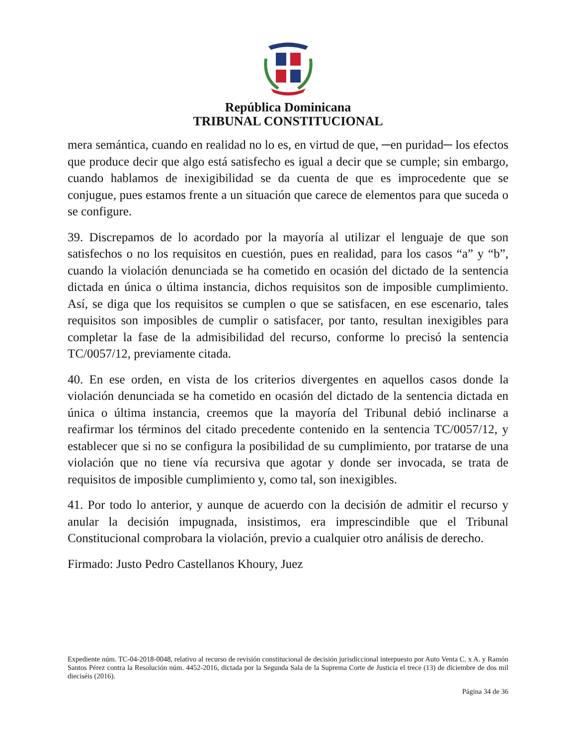República Dominicana
TRIBUNAL CONSTITUCIONAL
mera semántica, cuando en realidad no lo es, en virtud de que, ─en puridad─ los efectos que produce decir que algo está satisfecho es igual a decir que se cumple; sin embargo, cuando hablamos de inexigibilidad se da cuenta de que es improcedente que se conjugue, pues estamos frente a un situación que carece de elementos para que suceda o se configure.
39. Discrepamos de lo acordado por la mayoría al utilizar el lenguaje de que son satisfechos o no los requisitos en cuestión, pues en realidad, para los casos “a” y “b”, cuando la violación denunciada se ha cometido en ocasión del dictado de la sentencia dictada en única o última instancia, dichos requisitos son de imposible cumplimiento. Así, se diga que los requisitos se cumplen o que se satisfacen, en ese escenario, tales requisitos son imposibles de cumplir o satisfacer, por tanto, resultan inexigibles para completar la fase de la admisibilidad del recurso, conforme lo precisó la sentencia TC/0057/12, previamente citada.
40. En ese orden, en vista de los criterios divergentes en aquellos casos donde la violación denunciada se ha cometido en ocasión del dictado de la sentencia dictada en única o última instancia, creemos que la mayoría del Tribunal debió inclinarse a reafirmar los términos del citado precedente contenido en la sentencia TC/0057/12, y establecer que si no se configura la posibilidad de su cumplimiento, por tratarse de una violación que no tiene vía recursiva que agotar y donde ser invocada, se trata de requisitos de imposible cumplimiento y, como tal, son inexigibles.
41. Por todo lo anterior, y aunque de acuerdo con la decisión de admitir el recurso y anular la decisión impugnada, insistimos, era imprescindible que el Tribunal Constitucional comprobara la violación, previo a cualquier otro análisis de derecho.
Firmado: Justo Pedro Castellanos Khoury, Juez
Expediente núm. TC-04-2018-0048, relativo al recurso de revisión constitucional de decisión jurisdiccional interpuesto por Auto Venta C. x A. y Ramón Santos Pérez contra la Resolución núm. 4452-2016, dictada por la Segunda Sala de la Suprema Corte de Justicia el trece (13) de diciembre de dos mil dieciséis (2016).
Página 34 de 36